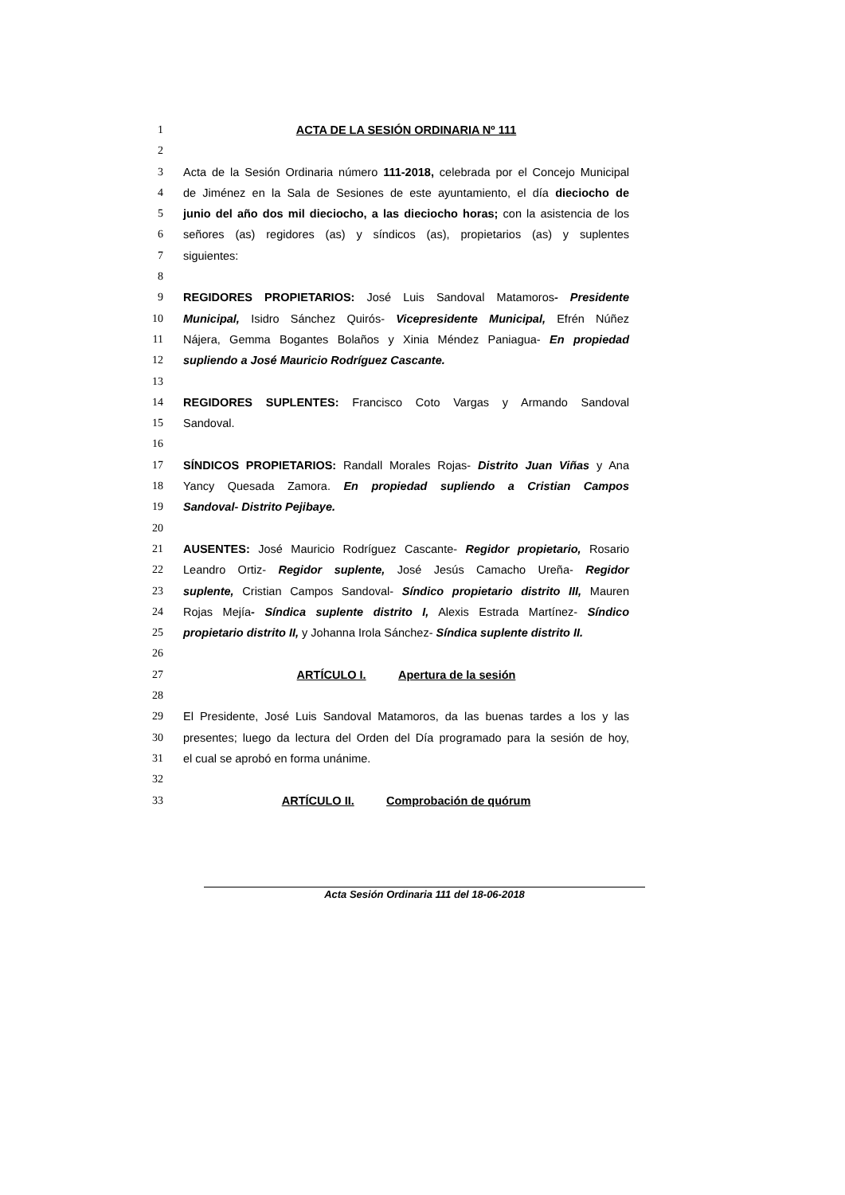1 ACTA DE LA SESIÓN ORDINARIA Nº 111
2
3 Acta de la Sesión Ordinaria número 111-2018, celebrada por el Concejo Municipal
4 de Jiménez en la Sala de Sesiones de este ayuntamiento, el día dieciocho de
5 junio del año dos mil dieciocho, a las dieciocho horas; con la asistencia de los
6 señores (as) regidores (as) y síndicos (as), propietarios (as) y suplentes
7 siguientes:
8
9 REGIDORES PROPIETARIOS: José Luis Sandoval Matamoros- Presidente
10 Municipal, Isidro Sánchez Quirós- Vicepresidente Municipal, Efrén Núñez
11 Nájera, Gemma Bogantes Bolaños y Xinia Méndez Paniagua- En propiedad
12 supliendo a José Mauricio Rodríguez Cascante.
13
14 REGIDORES SUPLENTES: Francisco Coto Vargas y Armando Sandoval
15 Sandoval.
16
17 SÍNDICOS PROPIETARIOS: Randall Morales Rojas- Distrito Juan Viñas y Ana
18 Yancy Quesada Zamora. En propiedad supliendo a Cristian Campos
19 Sandoval- Distrito Pejibaye.
20
21 AUSENTES: José Mauricio Rodríguez Cascante- Regidor propietario, Rosario
22 Leandro Ortiz- Regidor suplente, José Jesús Camacho Ureña- Regidor
23 suplente, Cristian Campos Sandoval- Síndico propietario distrito III, Mauren
24 Rojas Mejía- Síndica suplente distrito I, Alexis Estrada Martínez- Síndico
25 propietario distrito II, y Johanna Irola Sánchez- Síndica suplente distrito II.
26
27 ARTÍCULO I. Apertura de la sesión
28
29 El Presidente, José Luis Sandoval Matamoros, da las buenas tardes a los y las
30 presentes; luego da lectura del Orden del Día programado para la sesión de hoy,
31 el cual se aprobó en forma unánime.
32
33 ARTÍCULO II. Comprobación de quórum
Acta Sesión Ordinaria 111 del 18-06-2018